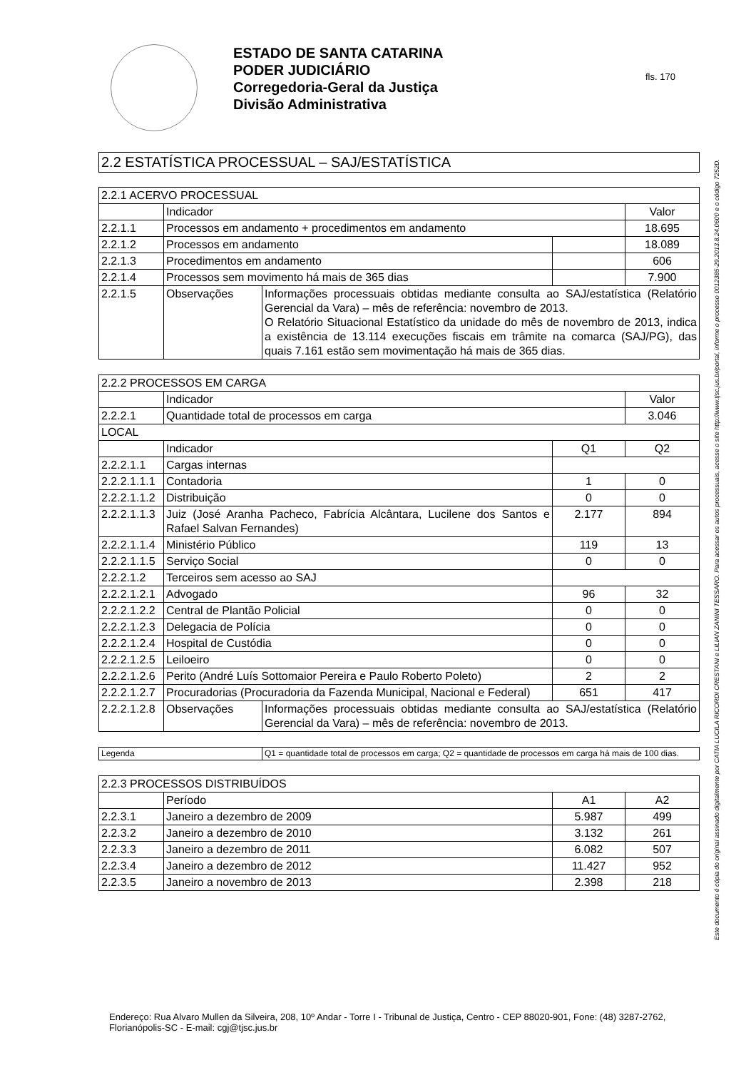ESTADO DE SANTA CATARINA
PODER JUDICIÁRIO
Corregedoria-Geral da Justiça
Divisão Administrativa
fls. 170
Este documento é cópia do original assinado digitalmente por CATIA LUCILA RICORDI CRESTANI e LILIAN ZANINI TESSARO. Para acessar os autos processuais, acesse o site http://www.tjsc.jus.br/portal, informe o processo 0012385-29.2013.8.24.0600 e o código 7252D.
2.2 ESTATÍSTICA PROCESSUAL – SAJ/ESTATÍSTICA
| 2.2.1 ACERVO PROCESSUAL | | | | |
| | Indicador | | | Valor |
| 2.2.1.1 | Processos em andamento + procedimentos em andamento | | | 18.695 |
| 2.2.1.2 | Processos em andamento | | | 18.089 |
| 2.2.1.3 | Procedimentos em andamento | | | 606 |
| 2.2.1.4 | Processos sem movimento há mais de 365 dias | | | 7.900 |
| 2.2.1.5 | Observações | Informações processuais obtidas mediante consulta ao SAJ/estatística (Relatório Gerencial da Vara) – mês de referência: novembro de 2013. O Relatório Situacional Estatístico da unidade do mês de novembro de 2013, indica a existência de 13.114 execuções fiscais em trâmite na comarca (SAJ/PG), das quais 7.161 estão sem movimentação há mais de 365 dias. | | |
| 2.2.2 PROCESSOS EM CARGA | | | | |
| | Indicador | | | Valor |
| 2.2.2.1 | Quantidade total de processos em carga | | | 3.046 |
| LOCAL | | | | |
| | Indicador | | Q1 | Q2 |
| 2.2.2.1.1 | Cargas internas | | | |
| 2.2.2.1.1.1 | Contadoria | | 1 | 0 |
| 2.2.2.1.1.2 | Distribuição | | 0 | 0 |
| 2.2.2.1.1.3 | Juiz (José Aranha Pacheco, Fabrícia Alcântara, Lucilene dos Santos e Rafael Salvan Fernandes) | | 2.177 | 894 |
| 2.2.2.1.1.4 | Ministério Público | | 119 | 13 |
| 2.2.2.1.1.5 | Serviço Social | | 0 | 0 |
| 2.2.2.1.2 | Terceiros sem acesso ao SAJ | | | |
| 2.2.2.1.2.1 | Advogado | | 96 | 32 |
| 2.2.2.1.2.2 | Central de Plantão Policial | | 0 | 0 |
| 2.2.2.1.2.3 | Delegacia de Polícia | | 0 | 0 |
| 2.2.2.1.2.4 | Hospital de Custódia | | 0 | 0 |
| 2.2.2.1.2.5 | Leiloeiro | | 0 | 0 |
| 2.2.2.1.2.6 | Perito (André Luís Sottomaior Pereira e Paulo Roberto Poleto) | | 2 | 2 |
| 2.2.2.1.2.7 | Procuradorias (Procuradoria da Fazenda Municipal, Nacional e Federal) | | 651 | 417 |
| 2.2.2.1.2.8 | Observações | Informações processuais obtidas mediante consulta ao SAJ/estatística (Relatório Gerencial da Vara) – mês de referência: novembro de 2013. | | |
| Legenda | Q1 = quantidade total de processos em carga; Q2 = quantidade de processos em carga há mais de 100 dias. |
| 2.2.3 PROCESSOS DISTRIBUÍDOS | | | |
| | Período | A1 | A2 |
| 2.2.3.1 | Janeiro a dezembro de 2009 | 5.987 | 499 |
| 2.2.3.2 | Janeiro a dezembro de 2010 | 3.132 | 261 |
| 2.2.3.3 | Janeiro a dezembro de 2011 | 6.082 | 507 |
| 2.2.3.4 | Janeiro a dezembro de 2012 | 11.427 | 952 |
| 2.2.3.5 | Janeiro a novembro de 2013 | 2.398 | 218 |
Endereço: Rua Alvaro Mullen da Silveira, 208, 10º Andar - Torre I - Tribunal de Justiça, Centro - CEP 88020-901, Fone: (48) 3287-2762, Florianópolis-SC - E-mail: cgj@tjsc.jus.br